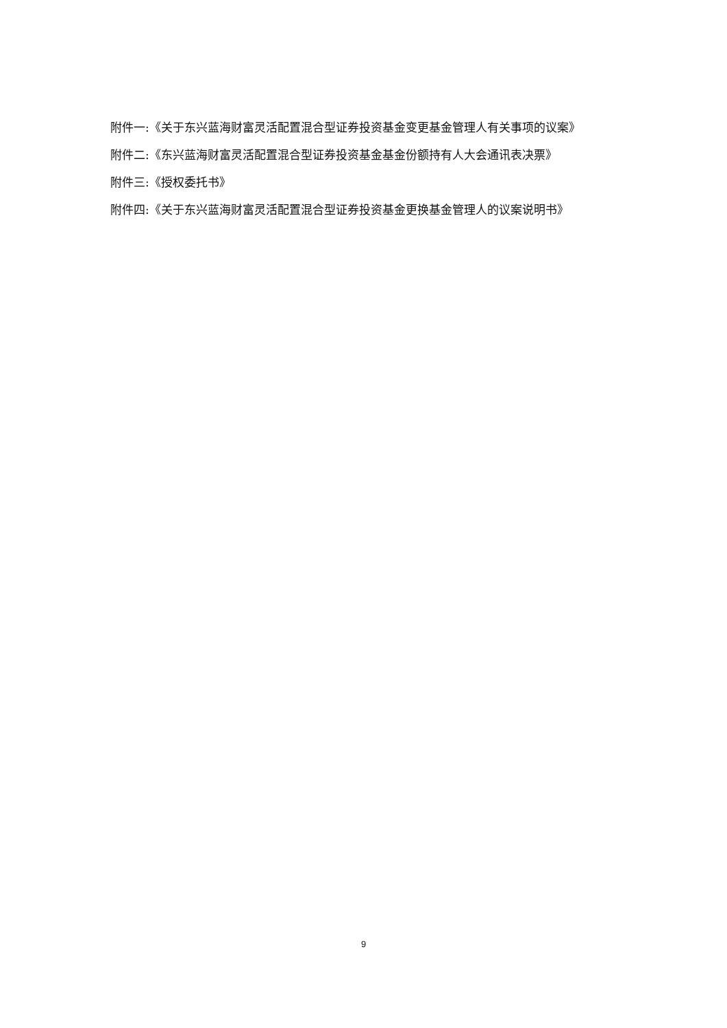附件一:《关于东兴蓝海财富灵活配置混合型证券投资基金变更基金管理人有关事项的议案》
附件二:《东兴蓝海财富灵活配置混合型证券投资基金基金份额持有人大会通讯表决票》
附件三:《授权委托书》
附件四:《关于东兴蓝海财富灵活配置混合型证券投资基金更换基金管理人的议案说明书》
9